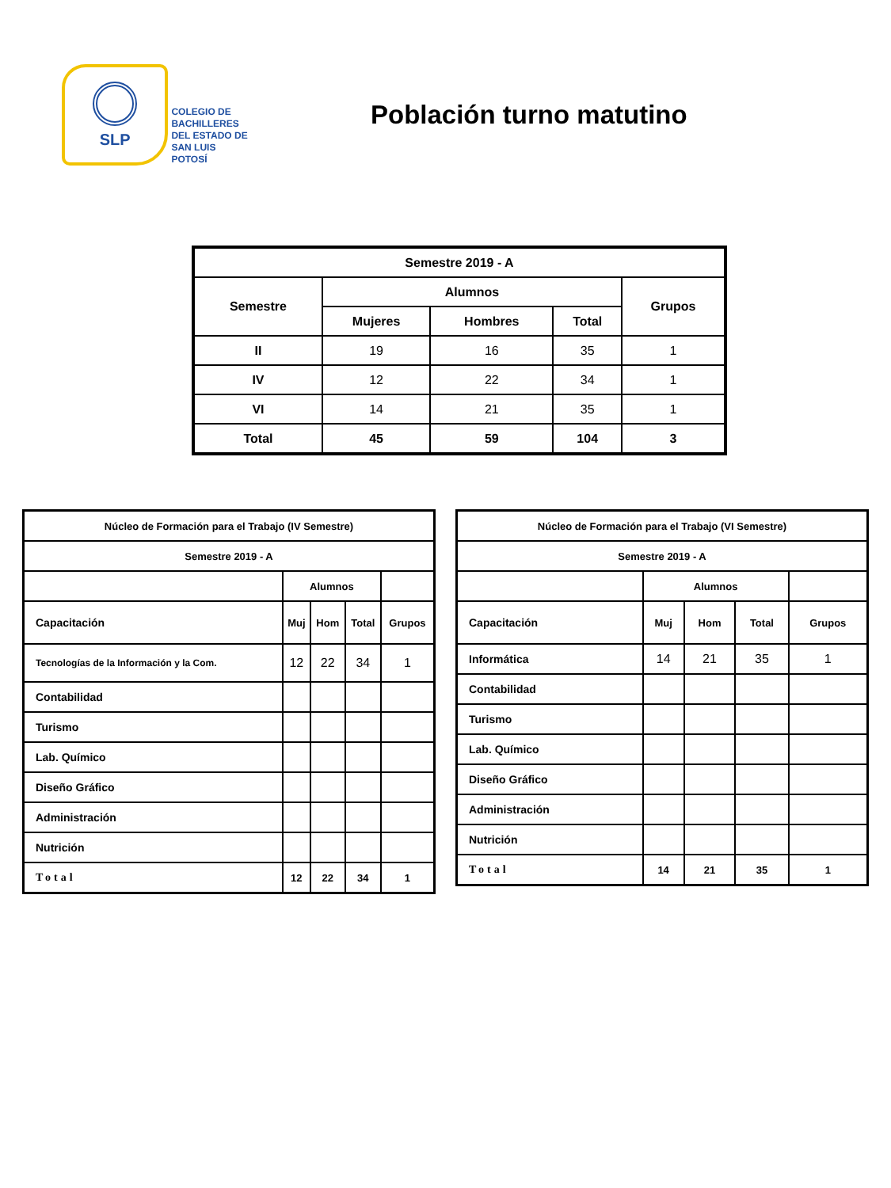SLP
COLEGIO DE
BACHILLERES
DEL ESTADO DE
SAN LUIS POTOSÍ
Población turno matutino
| Semestre 2019 - A | | | | |
| --- | --- | --- | --- | --- |
| Semestre | Alumnos | | | Grupos |
| | Mujeres | Hombres | Total | |
| II | 19 | 16 | 35 | 1 |
| IV | 12 | 22 | 34 | 1 |
| VI | 14 | 21 | 35 | 1 |
| Total | 45 | 59 | 104 | 3 |
| Núcleo de Formación para el Trabajo (IV Semestre) | | | | |
| --- | --- | --- | --- | --- |
| Semestre 2019 - A | | | | |
| | Alumnos | | | |
| Capacitación | Muj | Hom | Total | Grupos |
| Tecnologías de la Información y la Com. | 12 | 22 | 34 | 1 |
| Contabilidad | | | | |
| Turismo | | | | |
| Lab. Químico | | | | |
| Diseño Gráfico | | | | |
| Administración | | | | |
| Nutrición | | | | |
| Total | 12 | 22 | 34 | 1 |
| Núcleo de Formación para el Trabajo (VI Semestre) | | | | |
| --- | --- | --- | --- | --- |
| Semestre 2019 - A | | | | |
| | Alumnos | | | |
| Capacitación | Muj | Hom | Total | Grupos |
| Informática | 14 | 21 | 35 | 1 |
| Contabilidad | | | | |
| Turismo | | | | |
| Lab. Químico | | | | |
| Diseño Gráfico | | | | |
| Administración | | | | |
| Nutrición | | | | |
| Total | 14 | 21 | 35 | 1 |